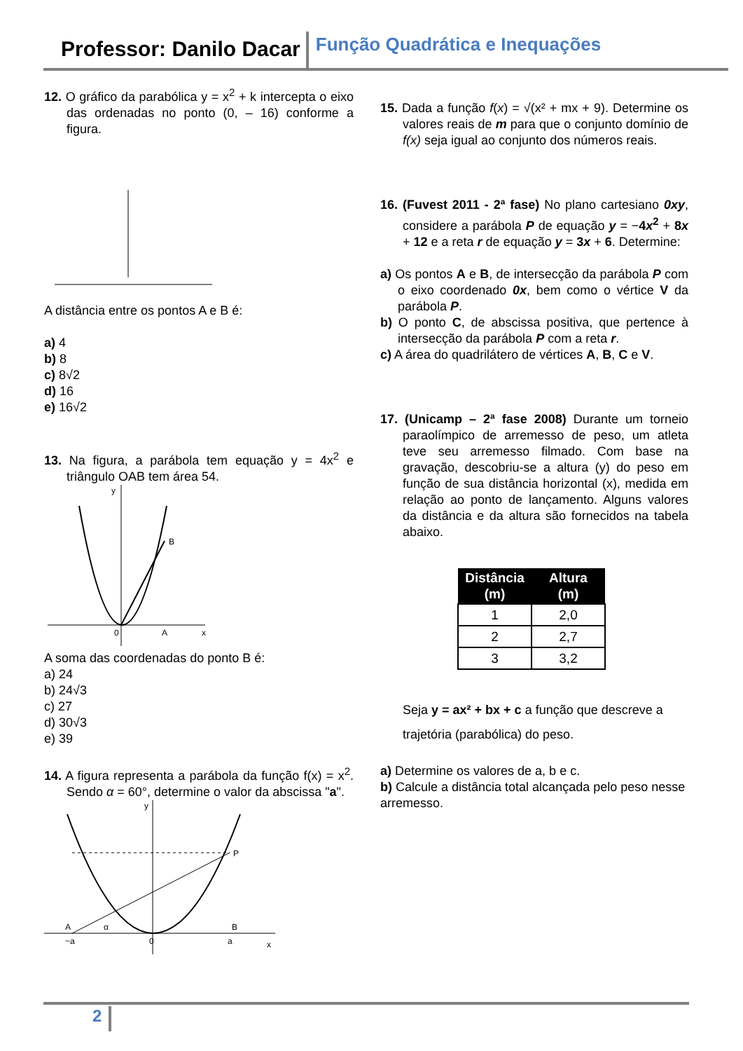Professor: Danilo Dacar
Função Quadrática e Inequações
12. O gráfico da parabólica y = x<sup>2</sup> + k intercepta o eixo das ordenadas no ponto (0, – 16) conforme a figura.
A distância entre os pontos A e B é:
a) 4
b) 8
c) 8√2
d) 16
e) 16√2
13. Na figura, a parábola tem equação y = 4x<sup>2</sup> e triângulo OAB tem área 54.
B
A
0
x
y
A soma das coordenadas do ponto B é:
a) 24
b) 24√3
c) 27
d) 30√3
e) 39
14. A figura representa a parábola da função f(x) = x<sup>2</sup>. Sendo α = 60°, determine o valor da abscissa "a".
P
A
B
α
−a
a
0
x
y
15. Dada a função f(x) = √(x² + mx + 9). Determine os valores reais de m para que o conjunto domínio de f(x) seja igual ao conjunto dos números reais.
16. (Fuvest 2011 - 2ª fase) No plano cartesiano 0xy, considere a parábola P de equação y = −4x<sup>2</sup> + 8x + 12 e a reta r de equação y = 3x + 6. Determine:
a) Os pontos A e B, de intersecção da parábola P com o eixo coordenado 0x, bem como o vértice V da parábola P.
b) O ponto C, de abscissa positiva, que pertence à intersecção da parábola P com a reta r.
c) A área do quadrilátero de vértices A, B, C e V.
17. (Unicamp – 2ª fase 2008) Durante um torneio paraolímpico de arremesso de peso, um atleta teve seu arremesso filmado. Com base na gravação, descobriu-se a altura (y) do peso em função de sua distância horizontal (x), medida em relação ao ponto de lançamento. Alguns valores da distância e da altura são fornecidos na tabela abaixo.
| Distância (m) | Altura (m) |
| --- | --- |
| 1 | 2,0 |
| 2 | 2,7 |
| 3 | 3,2 |
Seja y = ax² + bx + c a função que descreve a trajetória (parabólica) do peso.
a) Determine os valores de a, b e c.
b) Calcule a distância total alcançada pelo peso nesse arremesso.
2